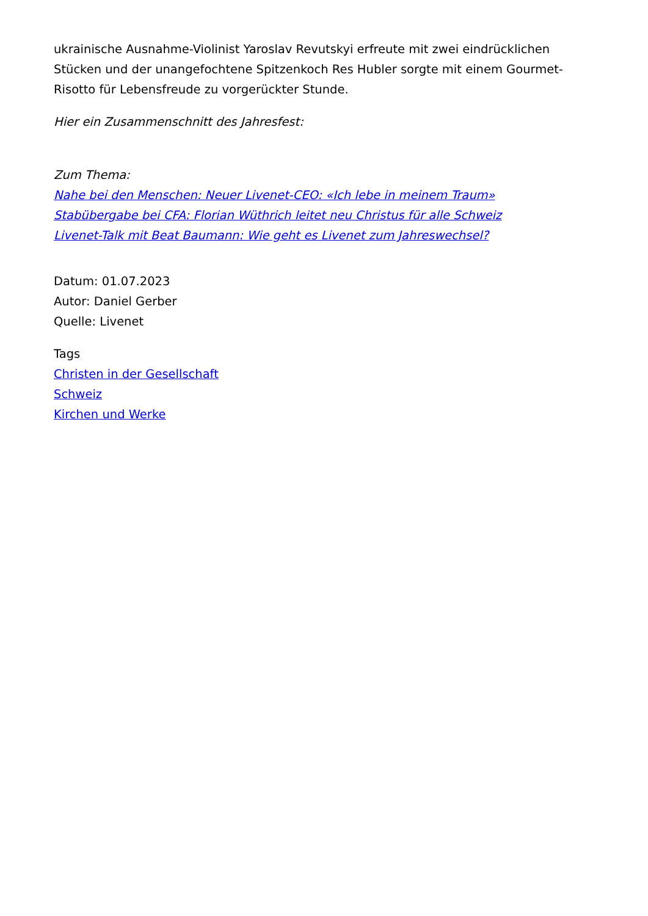ukrainische Ausnahme-Violinist Yaroslav Revutskyi erfreute mit zwei eindrücklichen Stücken und der unangefochtene Spitzenkoch Res Hubler sorgte mit einem Gourmet-Risotto für Lebensfreude zu vorgerückter Stunde.
Hier ein Zusammenschnitt des Jahresfest:
Zum Thema:
Nahe bei den Menschen: Neuer Livenet-CEO: «Ich lebe in meinem Traum»
Stabübergabe bei CFA: Florian Wüthrich leitet neu Christus für alle Schweiz
Livenet-Talk mit Beat Baumann: Wie geht es Livenet zum Jahreswechsel?
Datum: 01.07.2023
Autor: Daniel Gerber
Quelle: Livenet
Tags
Christen in der Gesellschaft
Schweiz
Kirchen und Werke